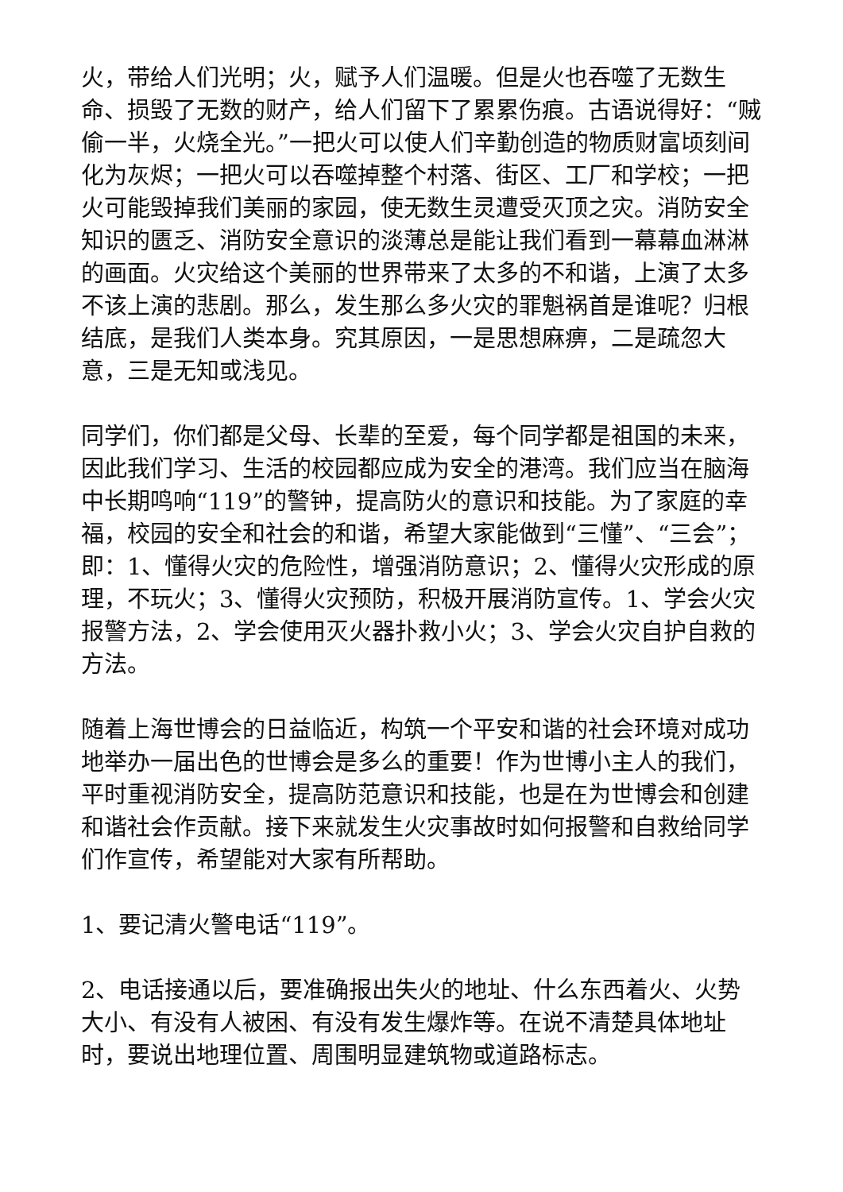火，带给人们光明；火，赋予人们温暖。但是火也吞噬了无数生命、损毁了无数的财产，给人们留下了累累伤痕。古语说得好：“贼偷一半，火烧全光。”一把火可以使人们辛勤创造的物质财富顷刻间化为灰烬；一把火可以吞噬掉整个村落、街区、工厂和学校；一把火可能毁掉我们美丽的家园，使无数生灵遭受灭顶之灾。消防安全知识的匮乏、消防安全意识的淡薄总是能让我们看到一幕幕血淋淋的画面。火灾给这个美丽的世界带来了太多的不和谐，上演了太多不该上演的悲剧。那么，发生那么多火灾的罪魁祸首是谁呢？归根结底，是我们人类本身。究其原因，一是思想麻痹，二是疏忽大意，三是无知或浅见。
同学们，你们都是父母、长辈的至爱，每个同学都是祖国的未来，因此我们学习、生活的校园都应成为安全的港湾。我们应当在脑海中长期鸣响“119”的警钟，提高防火的意识和技能。为了家庭的幸福，校园的安全和社会的和谐，希望大家能做到“三懂”、“三会”；即：1、懂得火灾的危险性，增强消防意识；2、懂得火灾形成的原理，不玩火；3、懂得火灾预防，积极开展消防宣传。1、学会火灾报警方法，2、学会使用灭火器扑救小火；3、学会火灾自护自救的方法。
随着上海世博会的日益临近，构筑一个平安和谐的社会环境对成功地举办一届出色的世博会是多么的重要！作为世博小主人的我们，平时重视消防安全，提高防范意识和技能，也是在为世博会和创建和谐社会作贡献。接下来就发生火灾事故时如何报警和自救给同学们作宣传，希望能对大家有所帮助。
1、要记清火警电话“119”。
2、电话接通以后，要准确报出失火的地址、什么东西着火、火势大小、有没有人被困、有没有发生爆炸等。在说不清楚具体地址时，要说出地理位置、周围明显建筑物或道路标志。